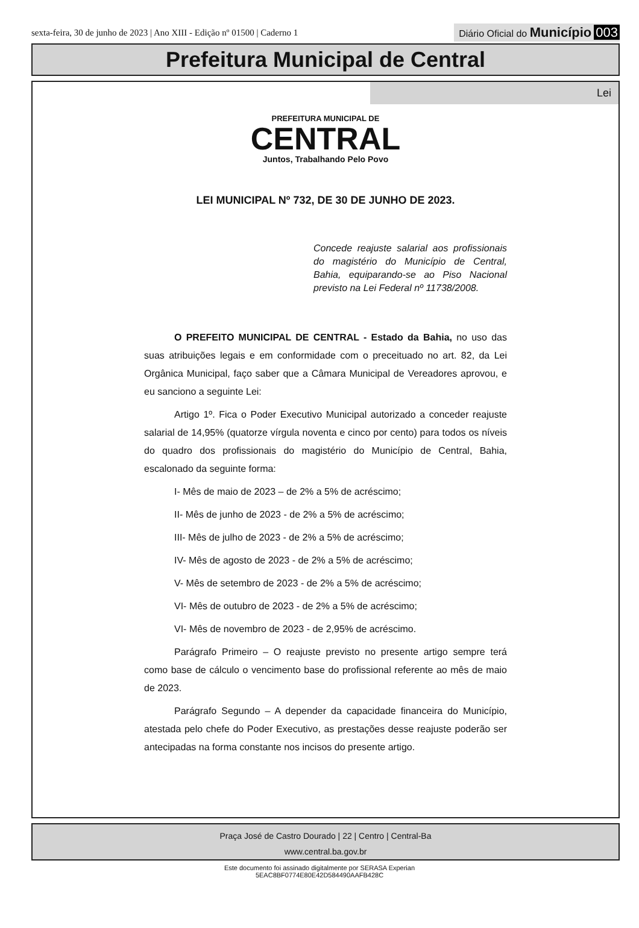sexta-feira, 30 de junho de 2023 | Ano XIII - Edição nº 01500 | Caderno 1
Diário Oficial do Município 003
Prefeitura Municipal de Central
Lei
PREFEITURA MUNICIPAL DE
CENTRAL
Juntos, Trabalhando Pelo Povo
LEI MUNICIPAL Nº 732, DE 30 DE JUNHO DE 2023.
Concede reajuste salarial aos profissionais do magistério do Município de Central, Bahia, equiparando-se ao Piso Nacional previsto na Lei Federal nº 11738/2008.
O PREFEITO MUNICIPAL DE CENTRAL - Estado da Bahia, no uso das suas atribuições legais e em conformidade com o preceituado no art. 82, da Lei Orgânica Municipal, faço saber que a Câmara Municipal de Vereadores aprovou, e eu sanciono a seguinte Lei:
Artigo 1º. Fica o Poder Executivo Municipal autorizado a conceder reajuste salarial de 14,95% (quatorze vírgula noventa e cinco por cento) para todos os níveis do quadro dos profissionais do magistério do Município de Central, Bahia, escalonado da seguinte forma:
I- Mês de maio de 2023 – de 2% a 5% de acréscimo;
II- Mês de junho de 2023 - de 2% a 5% de acréscimo;
III- Mês de julho de 2023 - de 2% a 5% de acréscimo;
IV- Mês de agosto de 2023 - de 2% a 5% de acréscimo;
V- Mês de setembro de 2023 - de 2% a 5% de acréscimo;
VI- Mês de outubro de 2023 - de 2% a 5% de acréscimo;
VI- Mês de novembro de 2023 - de 2,95% de acréscimo.
Parágrafo Primeiro – O reajuste previsto no presente artigo sempre terá como base de cálculo o vencimento base do profissional referente ao mês de maio de 2023.
Parágrafo Segundo – A depender da capacidade financeira do Município, atestada pelo chefe do Poder Executivo, as prestações desse reajuste poderão ser antecipadas na forma constante nos incisos do presente artigo.
Praça José de Castro Dourado | 22 | Centro | Central-Ba
www.central.ba.gov.br
Este documento foi assinado digitalmente por SERASA Experian
5EAC8BF0774E80E42D584490AAFB428C